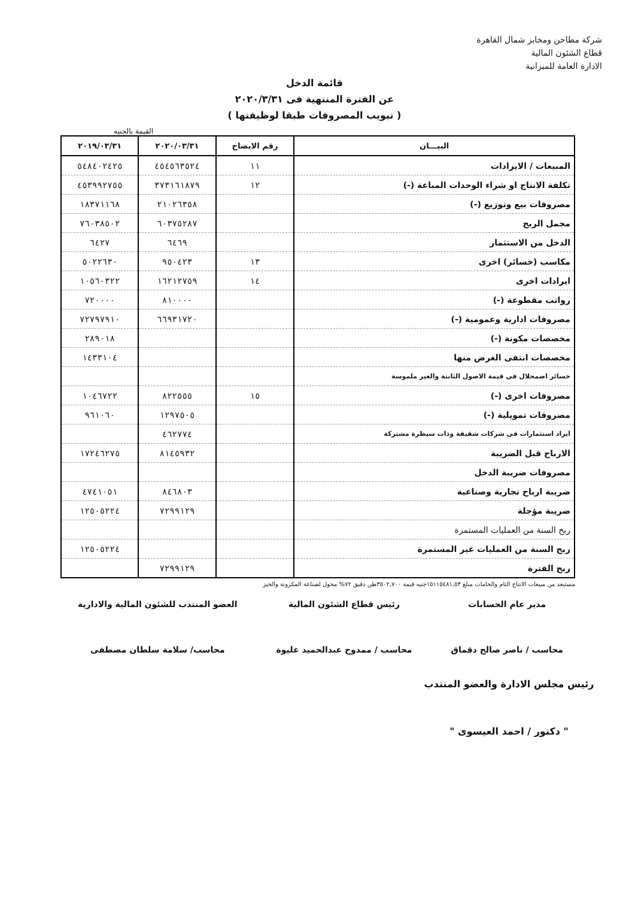شركة مطاحن ومخابز شمال القاهرة
قطاع الشئون المالية
الادارة العامة للميزانية
قائمة الدخل
عن الفترة المنتهية فى ٢٠٢٠/٣/٣١
( تبويب المصروفات طبقا لوظيفتها )
القيمة بالجنيه
| البيـــان | رقم الايضاح | ٢٠٢٠/٠٣/٣١ | ٢٠١٩/٠٣/٣١ |
| --- | --- | --- | --- |
| المبيعات / الايرادات | ١١ | ٤٥٤٥٦٣٥٢٤ | ٥٤٨٤٠٢٤٢٥ |
| تكلفة الانتاج او شراء الوحدات المباعة (-) | ١٢ | ٣٧٣١٦١٨٧٩ | ٤٥٣٩٩٢٧٥٥ |
| مصروفات بيع وتوزيع (-) | | ٢١٠٢٦٣٥٨ | ١٨٣٧١١٦٨ |
| مجمل الربح | | ٦٠٣٧٥٢٨٧ | ٧٦٠٣٨٥٠٢ |
| الدخل من الاستثمار | | ٦٤٦٩ | ٦٤٢٧ |
| مكاسب (خسائر) اخرى | ١٣ | ٩٥٠٤٢٣ | ٥٠٢٢٦٣٠ |
| ايرادات اخرى | ١٤ | ١٦٢١٢٧٥٩ | ١٠٥٦٠٣٢٢ |
| رواتب مقطوعة (-) | | ٨١٠٠٠٠ | ٧٢٠٠٠٠ |
| مصروفات ادارية وعمومية (-) | | ٦٦٩٣١٧٢٠ | ٧٢٧٩٧٩١٠ |
| مخصصات مكونة (-) | | | ٢٨٩٠١٨ |
| مخصصات انتفى الغرض منها | | | ١٤٣٣١٠٤ |
| خسائر اضمحلال فى قيمة الاصول الثابتة والغير ملموسة | | | |
| مصروفات اخرى (-) | ١٥ | ٨٢٢٥٥٥ | ١٠٤٦٧٢٢ |
| مصروفات تمويلية (-) | | ١٢٩٧٥٠٥ | ٩٦١٠٦٠ |
| ايراد استثمارات فى شركات شقيقة وذات سيطرة مشتركة | | ٤٦٢٧٧٤ | |
| الارباح قبل الضريبة | | ٨١٤٥٩٣٢ | ١٧٢٤٦٢٧٥ |
| مصروفات ضريبة الدخل | | | |
| ضريبة ارباح تجارية وصناعية | | ٨٤٦٨٠٣ | ٤٧٤١٠٥١ |
| ضريبة مؤجلة | | ٧٢٩٩١٢٩ | ١٢٥٠٥٢٢٤ |
| ربح السنة من العمليات المستمرة | | | |
| ربح السنة من العمليات غير المستمرة | | | ١٢٥٠٥٢٢٤ |
| ربح الفترة | | ٧٢٩٩١٢٩ | |
مستبعد من مبيعات الانتاج التام والخامات مبلغ ١٥١١٥٤٨١,٥٣جنيه قيمة ٣٥٠٢,٧٠٠طن دقيق ٧٢% محول لصناعة المكرونة والخبز
مدير عام الحسابات
محاسب / ناصر صالح دقماق
رئيس قطاع الشئون المالية
محاسب / ممدوح عبدالحميد عليوة
العضو المنتدب للشئون المالية والادارية
محاسب/ سلامة سلطان مصطفى
رئيس مجلس الادارة والعضو المنتدب
" دكتور / احمد العيسوى "